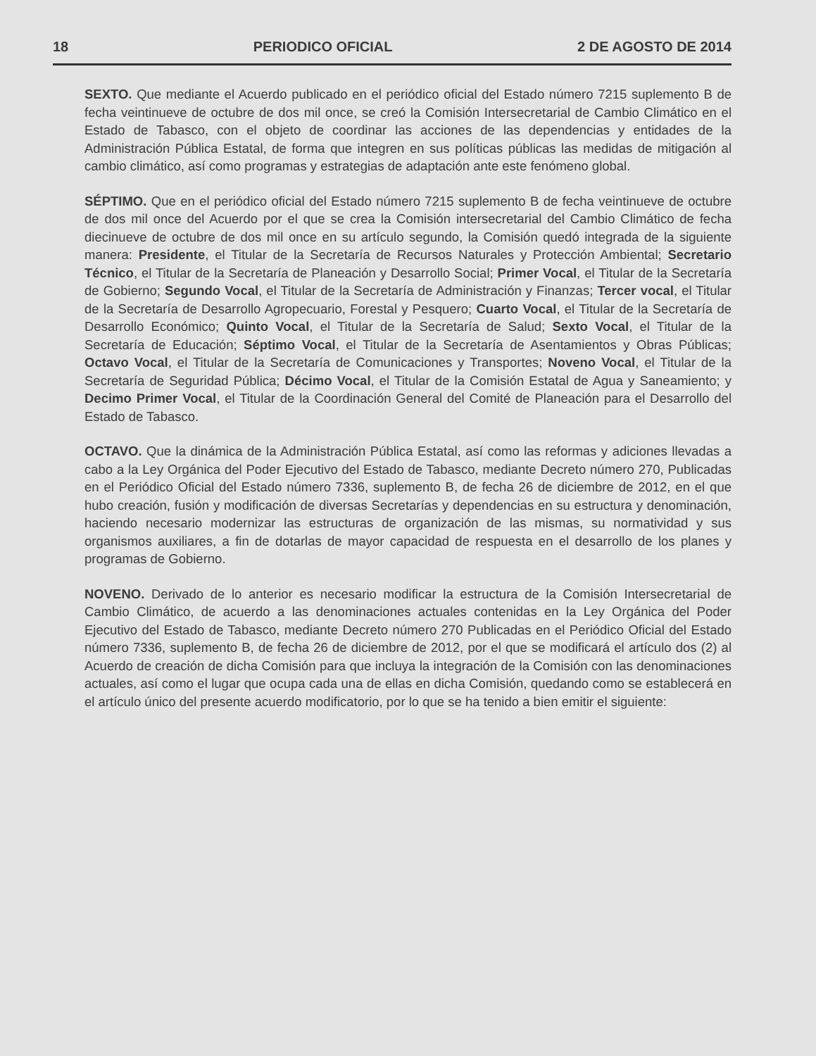18 PERIODICO OFICIAL 2 DE AGOSTO DE 2014
SEXTO. Que mediante el Acuerdo publicado en el periódico oficial del Estado número 7215 suplemento B de fecha veintinueve de octubre de dos mil once, se creó la Comisión Intersecretarial de Cambio Climático en el Estado de Tabasco, con el objeto de coordinar las acciones de las dependencias y entidades de la Administración Pública Estatal, de forma que integren en sus políticas públicas las medidas de mitigación al cambio climático, así como programas y estrategias de adaptación ante este fenómeno global.
SÉPTIMO. Que en el periódico oficial del Estado número 7215 suplemento B de fecha veintinueve de octubre de dos mil once del Acuerdo por el que se crea la Comisión intersecretarial del Cambio Climático de fecha diecinueve de octubre de dos mil once en su artículo segundo, la Comisión quedó integrada de la siguiente manera: Presidente, el Titular de la Secretaría de Recursos Naturales y Protección Ambiental; Secretario Técnico, el Titular de la Secretaría de Planeación y Desarrollo Social; Primer Vocal, el Titular de la Secretaría de Gobierno; Segundo Vocal, el Titular de la Secretaría de Administración y Finanzas; Tercer vocal, el Titular de la Secretaría de Desarrollo Agropecuario, Forestal y Pesquero; Cuarto Vocal, el Titular de la Secretaría de Desarrollo Económico; Quinto Vocal, el Titular de la Secretaría de Salud; Sexto Vocal, el Titular de la Secretaría de Educación; Séptimo Vocal, el Titular de la Secretaría de Asentamientos y Obras Públicas; Octavo Vocal, el Titular de la Secretaría de Comunicaciones y Transportes; Noveno Vocal, el Titular de la Secretaría de Seguridad Pública; Décimo Vocal, el Titular de la Comisión Estatal de Agua y Saneamiento; y Decimo Primer Vocal, el Titular de la Coordinación General del Comité de Planeación para el Desarrollo del Estado de Tabasco.
OCTAVO. Que la dinámica de la Administración Pública Estatal, así como las reformas y adiciones llevadas a cabo a la Ley Orgánica del Poder Ejecutivo del Estado de Tabasco, mediante Decreto número 270, Publicadas en el Periódico Oficial del Estado número 7336, suplemento B, de fecha 26 de diciembre de 2012, en el que hubo creación, fusión y modificación de diversas Secretarías y dependencias en su estructura y denominación, haciendo necesario modernizar las estructuras de organización de las mismas, su normatividad y sus organismos auxiliares, a fin de dotarlas de mayor capacidad de respuesta en el desarrollo de los planes y programas de Gobierno.
NOVENO. Derivado de lo anterior es necesario modificar la estructura de la Comisión Intersecretarial de Cambio Climático, de acuerdo a las denominaciones actuales contenidas en la Ley Orgánica del Poder Ejecutivo del Estado de Tabasco, mediante Decreto número 270 Publicadas en el Periódico Oficial del Estado número 7336, suplemento B, de fecha 26 de diciembre de 2012, por el que se modificará el artículo dos (2) al Acuerdo de creación de dicha Comisión para que incluya la integración de la Comisión con las denominaciones actuales, así como el lugar que ocupa cada una de ellas en dicha Comisión, quedando como se establecerá en el artículo único del presente acuerdo modificatorio, por lo que se ha tenido a bien emitir el siguiente: